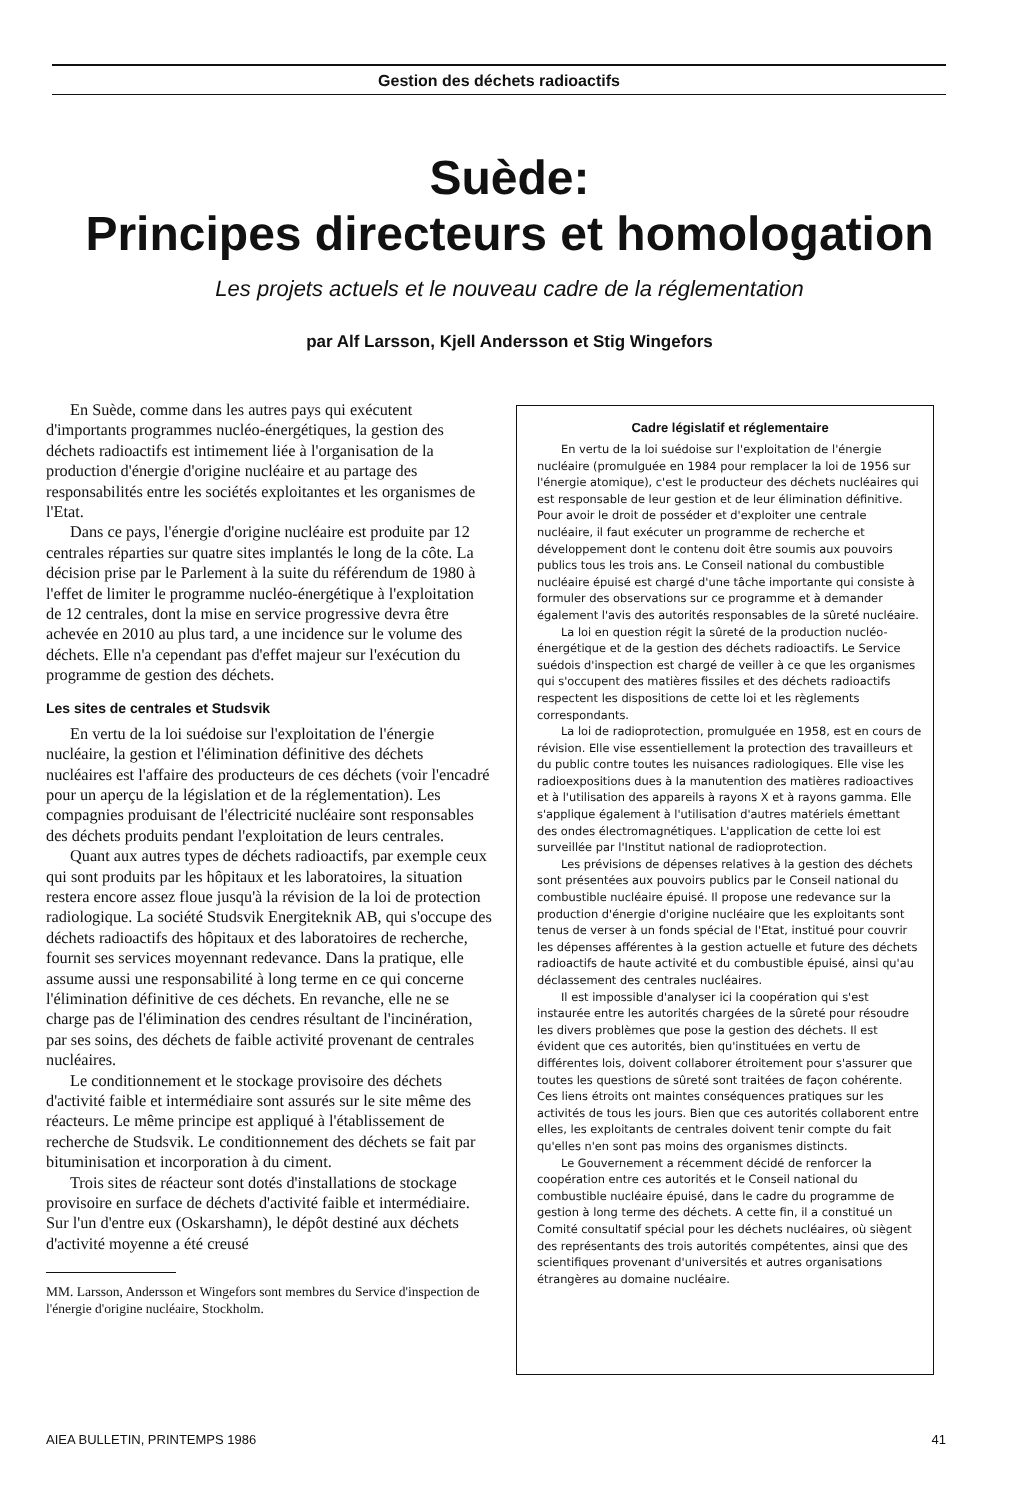Gestion des déchets radioactifs
Suède:
Principes directeurs et homologation
Les projets actuels et le nouveau cadre de la réglementation
par Alf Larsson, Kjell Andersson et Stig Wingefors
En Suède, comme dans les autres pays qui exécutent d'importants programmes nucléo-énergétiques, la gestion des déchets radioactifs est intimement liée à l'organisation de la production d'énergie d'origine nucléaire et au partage des responsabilités entre les sociétés exploitantes et les organismes de l'Etat.
Dans ce pays, l'énergie d'origine nucléaire est produite par 12 centrales réparties sur quatre sites implantés le long de la côte. La décision prise par le Parlement à la suite du référendum de 1980 à l'effet de limiter le programme nucléo-énergétique à l'exploitation de 12 centrales, dont la mise en service progressive devra être achevée en 2010 au plus tard, a une incidence sur le volume des déchets. Elle n'a cependant pas d'effet majeur sur l'exécution du programme de gestion des déchets.
Les sites de centrales et Studsvik
En vertu de la loi suédoise sur l'exploitation de l'énergie nucléaire, la gestion et l'élimination définitive des déchets nucléaires est l'affaire des producteurs de ces déchets (voir l'encadré pour un aperçu de la législation et de la réglementation). Les compagnies produisant de l'électricité nucléaire sont responsables des déchets produits pendant l'exploitation de leurs centrales.
Quant aux autres types de déchets radioactifs, par exemple ceux qui sont produits par les hôpitaux et les laboratoires, la situation restera encore assez floue jusqu'à la révision de la loi de protection radiologique. La société Studsvik Energiteknik AB, qui s'occupe des déchets radioactifs des hôpitaux et des laboratoires de recherche, fournit ses services moyennant redevance. Dans la pratique, elle assume aussi une responsabilité à long terme en ce qui concerne l'élimination définitive de ces déchets. En revanche, elle ne se charge pas de l'élimination des cendres résultant de l'incinération, par ses soins, des déchets de faible activité provenant de centrales nucléaires.
Le conditionnement et le stockage provisoire des déchets d'activité faible et intermédiaire sont assurés sur le site même des réacteurs. Le même principe est appliqué à l'établissement de recherche de Studsvik. Le conditionnement des déchets se fait par bituminisation et incorporation à du ciment.
Trois sites de réacteur sont dotés d'installations de stockage provisoire en surface de déchets d'activité faible et intermédiaire. Sur l'un d'entre eux (Oskarshamn), le dépôt destiné aux déchets d'activité moyenne a été creusé
MM. Larsson, Andersson et Wingefors sont membres du Service d'inspection de l'énergie d'origine nucléaire, Stockholm.
Cadre législatif et réglementaire
En vertu de la loi suédoise sur l'exploitation de l'énergie nucléaire (promulguée en 1984 pour remplacer la loi de 1956 sur l'énergie atomique), c'est le producteur des déchets nucléaires qui est responsable de leur gestion et de leur élimination définitive. Pour avoir le droit de posséder et d'exploiter une centrale nucléaire, il faut exécuter un programme de recherche et développement dont le contenu doit être soumis aux pouvoirs publics tous les trois ans. Le Conseil national du combustible nucléaire épuisé est chargé d'une tâche importante qui consiste à formuler des observations sur ce programme et à demander également l'avis des autorités responsables de la sûreté nucléaire.
La loi en question régit la sûreté de la production nucléo-énergétique et de la gestion des déchets radioactifs. Le Service suédois d'inspection est chargé de veiller à ce que les organismes qui s'occupent des matières fissiles et des déchets radioactifs respectent les dispositions de cette loi et les règlements correspondants.
La loi de radioprotection, promulguée en 1958, est en cours de révision. Elle vise essentiellement la protection des travailleurs et du public contre toutes les nuisances radiologiques. Elle vise les radioexpositions dues à la manutention des matières radioactives et à l'utilisation des appareils à rayons X et à rayons gamma. Elle s'applique également à l'utilisation d'autres matériels émettant des ondes électromagnétiques. L'application de cette loi est surveillée par l'Institut national de radioprotection.
Les prévisions de dépenses relatives à la gestion des déchets sont présentées aux pouvoirs publics par le Conseil national du combustible nucléaire épuisé. Il propose une redevance sur la production d'énergie d'origine nucléaire que les exploitants sont tenus de verser à un fonds spécial de l'Etat, institué pour couvrir les dépenses afférentes à la gestion actuelle et future des déchets radioactifs de haute activité et du combustible épuisé, ainsi qu'au déclassement des centrales nucléaires.
Il est impossible d'analyser ici la coopération qui s'est instaurée entre les autorités chargées de la sûreté pour résoudre les divers problèmes que pose la gestion des déchets. Il est évident que ces autorités, bien qu'instituées en vertu de différentes lois, doivent collaborer étroitement pour s'assurer que toutes les questions de sûreté sont traitées de façon cohérente. Ces liens étroits ont maintes conséquences pratiques sur les activités de tous les jours. Bien que ces autorités collaborent entre elles, les exploitants de centrales doivent tenir compte du fait qu'elles n'en sont pas moins des organismes distincts.
Le Gouvernement a récemment décidé de renforcer la coopération entre ces autorités et le Conseil national du combustible nucléaire épuisé, dans le cadre du programme de gestion à long terme des déchets. A cette fin, il a constitué un Comité consultatif spécial pour les déchets nucléaires, où siègent des représentants des trois autorités compétentes, ainsi que des scientifiques provenant d'universités et autres organisations étrangères au domaine nucléaire.
AIEA BULLETIN, PRINTEMPS 1986 41